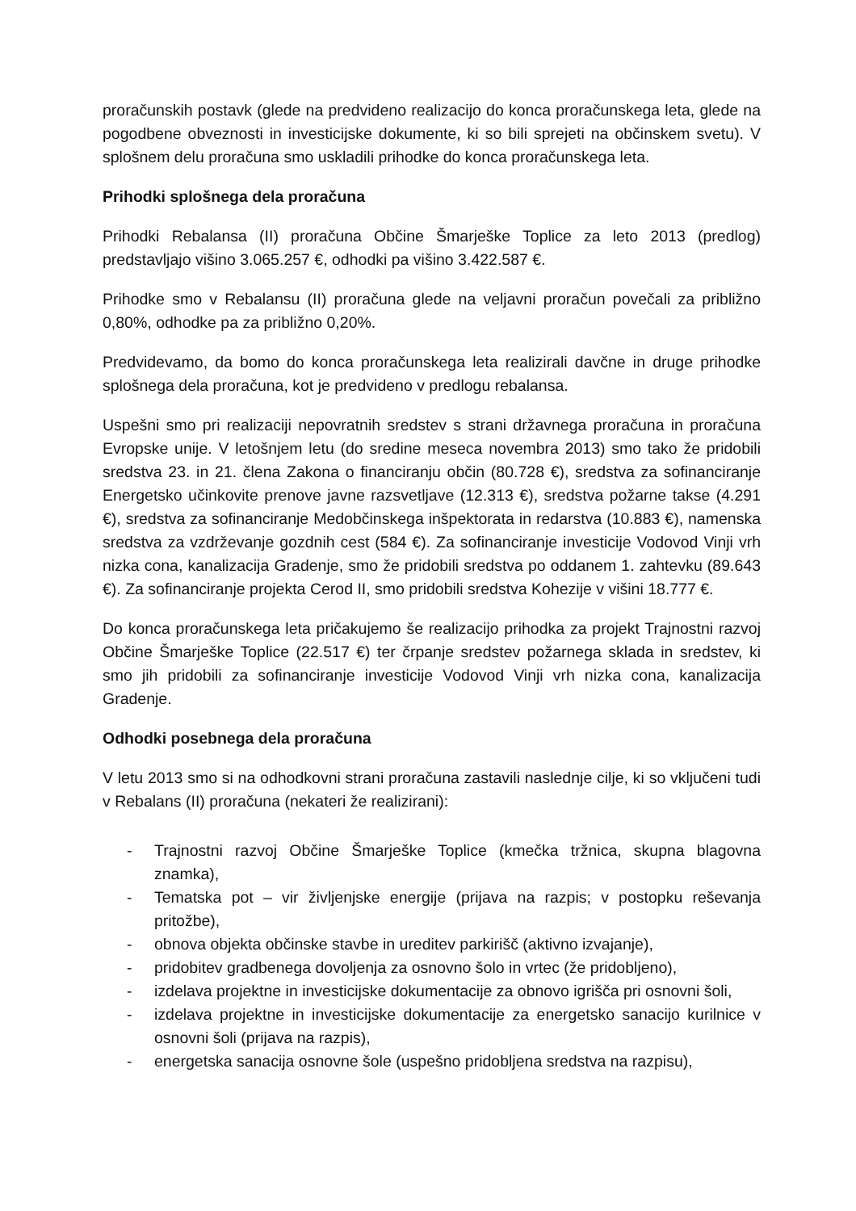proračunskih postavk (glede na predvideno realizacijo do konca proračunskega leta, glede na pogodbene obveznosti in investicijske dokumente, ki so bili sprejeti na občinskem svetu). V splošnem delu proračuna smo uskladili prihodke do konca proračunskega leta.
Prihodki splošnega dela proračuna
Prihodki Rebalansa (II) proračuna Občine Šmarješke Toplice za leto 2013 (predlog) predstavljajo višino 3.065.257 €, odhodki pa višino 3.422.587 €.
Prihodke smo v Rebalansu (II) proračuna glede na veljavni proračun povečali za približno 0,80%, odhodke pa za približno 0,20%.
Predvidevamo, da bomo do konca proračunskega leta realizirali davčne in druge prihodke splošnega dela proračuna, kot je predvideno v predlogu rebalansa.
Uspešni smo pri realizaciji nepovratnih sredstev s strani državnega proračuna in proračuna Evropske unije. V letošnjem letu (do sredine meseca novembra 2013) smo tako že pridobili sredstva 23. in 21. člena Zakona o financiranju občin (80.728 €), sredstva za sofinanciranje Energetsko učinkovite prenove javne razsvetljave (12.313 €), sredstva požarne takse (4.291 €), sredstva za sofinanciranje Medobčinskega inšpektorata in redarstva (10.883 €), namenska sredstva za vzdrževanje gozdnih cest (584 €). Za sofinanciranje investicije Vodovod Vinji vrh nizka cona, kanalizacija Gradenje, smo že pridobili sredstva po oddanem 1. zahtevku (89.643 €). Za sofinanciranje projekta Cerod II, smo pridobili sredstva Kohezije v višini 18.777 €.
Do konca proračunskega leta pričakujemo še realizacijo prihodka za projekt Trajnostni razvoj Občine Šmarješke Toplice (22.517 €) ter črpanje sredstev požarnega sklada in sredstev, ki smo jih pridobili za sofinanciranje investicije Vodovod Vinji vrh nizka cona, kanalizacija Gradenje.
Odhodki posebnega dela proračuna
V letu 2013 smo si na odhodkovni strani proračuna zastavili naslednje cilje, ki so vključeni tudi v Rebalans (II) proračuna (nekateri že realizirani):
- Trajnostni razvoj Občine Šmarješke Toplice (kmečka tržnica, skupna blagovna znamka),
- Tematska pot – vir življenjske energije (prijava na razpis; v postopku reševanja pritožbe),
- obnova objekta občinske stavbe in ureditev parkirišč (aktivno izvajanje),
- pridobitev gradbenega dovoljenja za osnovno šolo in vrtec (že pridobljeno),
- izdelava projektne in investicijske dokumentacije za obnovo igrišča pri osnovni šoli,
- izdelava projektne in investicijske dokumentacije za energetsko sanacijo kurilnice v osnovni šoli (prijava na razpis),
- energetska sanacija osnovne šole (uspešno pridobljena sredstva na razpisu),